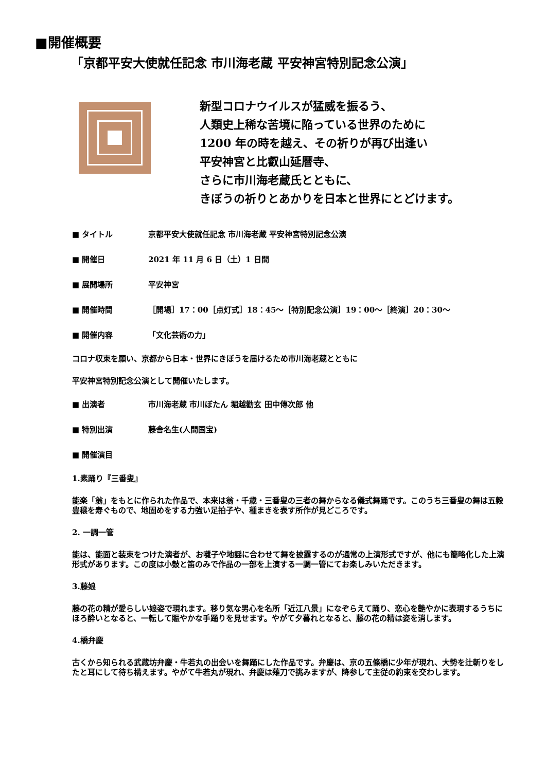■開催概要
「京都平安大使就任記念 市川海老蔵 平安神宮特別記念公演」
新型コロナウイルスが猛威を振るう、
人類史上稀な苦境に陥っている世界のために
1200 年の時を越え、その祈りが再び出逢い
平安神宮と比叡山延暦寺、
さらに市川海老蔵氏とともに、
きぼうの祈りとあかりを日本と世界にとどけます。
■ タイトル 京都平安大使就任記念 市川海老蔵 平安神宮特別記念公演
■ 開催日 2021 年 11 月 6 日（土）1 日間
■ 展開場所 平安神宮
■ 開催時間 ［開場］17：00［点灯式］18：45～［特別記念公演］19：00～［終演］20：30～
■ 開催内容 「文化芸術の力」
コロナ収束を願い、京都から日本・世界にきぼうを届けるため市川海老蔵とともに
平安神宮特別記念公演として開催いたします。
■ 出演者 市川海老蔵 市川ぼたん 堀越勸玄 田中傳次郎 他
■ 特別出演 藤舎名生(人間国宝)
■ 開催演目
1.素踊り『三番叟』
能楽「翁」をもとに作られた作品で、本来は翁・千歳・三番叟の三者の舞からなる儀式舞踊です。このうち三番叟の舞は五穀豊穣を寿ぐもので、地固めをする力強い足拍子や、種まきを表す所作が見どころです。
2. 一調一管
能は、能面と装束をつけた演者が、お囃子や地謡に合わせて舞を披露するのが通常の上演形式ですが、他にも簡略化した上演形式があります。この度は小鼓と笛のみで作品の一部を上演する一調一管にてお楽しみいただきます。
3.藤娘
藤の花の精が愛らしい娘姿で現れます。移り気な男心を名所「近江八景」になぞらえて踊り、恋心を艶やかに表現するうちにほろ酔いとなると、一転して賑やかな手踊りを見せます。やがて夕暮れとなると、藤の花の精は姿を消します。
4.橋弁慶
古くから知られる武蔵坊弁慶・牛若丸の出会いを舞踊にした作品です。弁慶は、京の五條橋に少年が現れ、大勢を辻斬りをしたと耳にして待ち構えます。やがて牛若丸が現れ、弁慶は薙刀で挑みますが、降参して主従の約束を交わします。